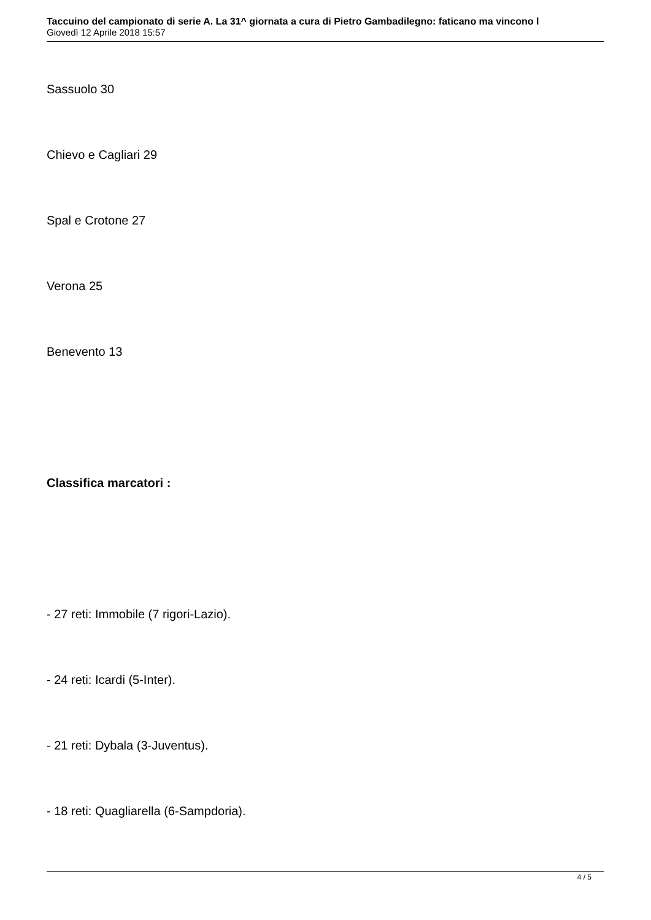Taccuino del campionato di serie A. La 31^ giornata a cura di Pietro Gambadilegno: faticano ma vincono l
Giovedì 12 Aprile 2018 15:57
Sassuolo 30
Chievo e Cagliari 29
Spal e Crotone 27
Verona 25
Benevento 13
Classifica marcatori :
- 27 reti: Immobile (7 rigori-Lazio).
- 24 reti: Icardi (5-Inter).
- 21 reti: Dybala (3-Juventus).
- 18 reti: Quagliarella (6-Sampdoria).
4 / 5